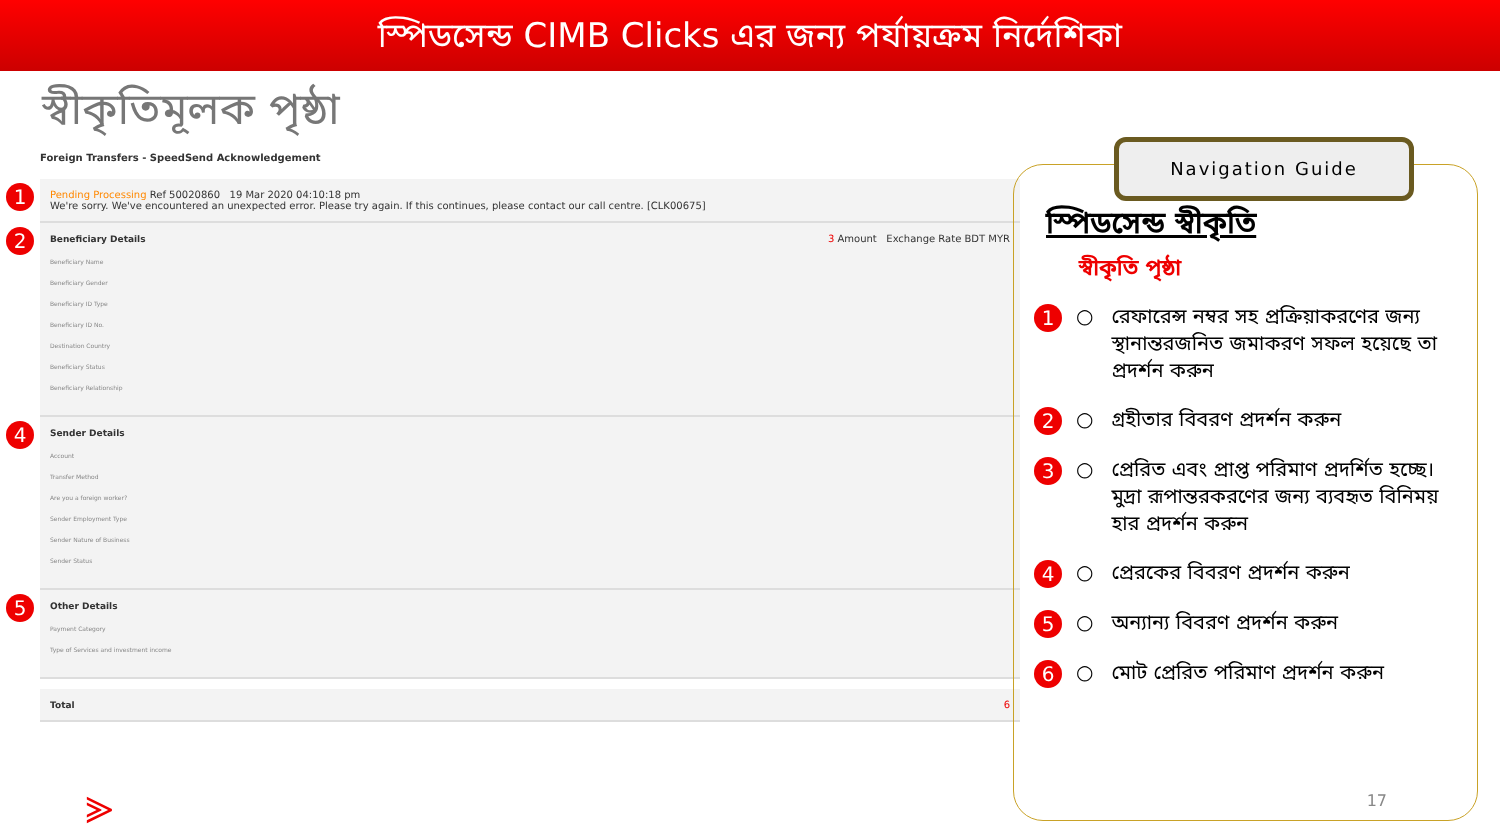স্পিডসেন্ড CIMB Clicks এর জন্য পর্যায়ক্রম নির্দেশিকা
স্বীকৃতিমূলক পৃষ্ঠা
Foreign Transfers - SpeedSend Acknowledgement
1 Pending Processing Ref 50020860 19 Mar 2020 04:10:18 pm
We're sorry. We've encountered an unexpected error. Please try again. If this continues, please contact our call centre. [CLK00675]
2 Beneficiary Details 3 Amount Exchange Rate BDT MYR
Beneficiary Name
Beneficiary Gender
Beneficiary ID Type
Beneficiary ID No.
Destination Country
Beneficiary Status
Beneficiary Relationship
4 Sender Details
Account
Transfer Method
Are you a foreign worker?
Sender Employment Type
Sender Nature of Business
Sender Status
5 Other Details
Payment Category
Type of Services and investment income
Total 6
⪢
Navigation Guide
স্পিডসেন্ড স্বীকৃতি
স্বীকৃতি পৃষ্ঠা
1 ○ রেফারেন্স নম্বর সহ প্রক্রিয়াকরণের জন্য স্থানান্তরজনিত জমাকরণ সফল হয়েছে তা প্রদর্শন করুন
2 ○ গ্রহীতার বিবরণ প্রদর্শন করুন
3 ○ প্রেরিত এবং প্রাপ্ত পরিমাণ প্রদর্শিত হচ্ছে। মুদ্রা রূপান্তরকরণের জন্য ব্যবহৃত বিনিময় হার প্রদর্শন করুন
4 ○ প্রেরকের বিবরণ প্রদর্শন করুন
5 ○ অন্যান্য বিবরণ প্রদর্শন করুন
6 ○ মোট প্রেরিত পরিমাণ প্রদর্শন করুন
17